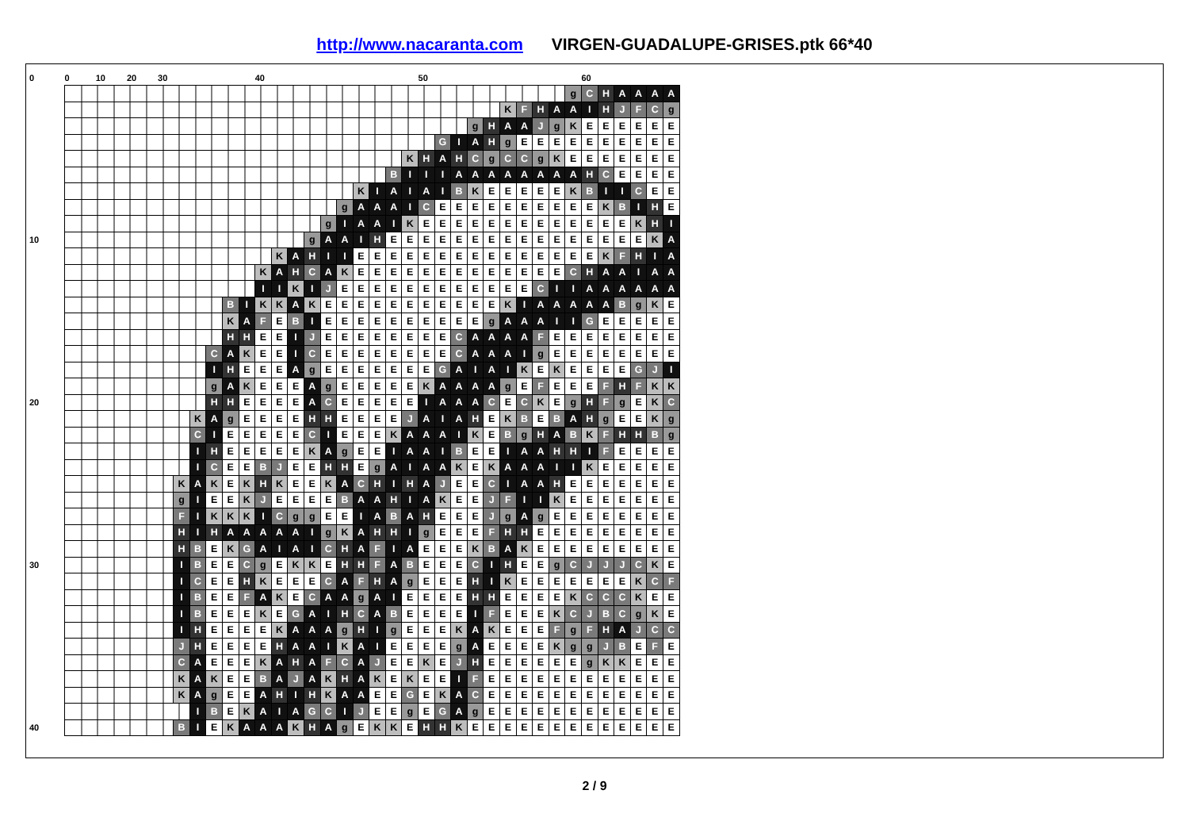http://www.nacaranta.com VIRGEN-GUADALUPE-GRISES.ptk 66*40
| 0 | 0 | | 10 | | 20 | | 30 | | | | | | | 40 | | | | | | | | | | 50 | | | | | | | | | | 60 | | | | | |
| | | | | | | | | | | | | | | | | | | | | | | | | | | | | | | | | | g | C | H | A | A | A | A |
| | | | | | | | | | | | | | | | | | | | | | | | | | | | | | K | F | H | A | A | I | H | J | F | C | g |
| | | | | | | | | | | | | | | | | | | | | | | | | | | | g | H | A | A | J | g | K | E | E | E | E | E | E |
| | | | | | | | | | | | | | | | | | | | | | | | | | G | I | A | H | g | E | E | E | E | E | E | E | E | E | E |
| | | | | | | | | | | | | | | | | | | | | | | | K | H | A | H | C | g | C | C | g | K | E | E | E | E | E | E | E |
| | | | | | | | | | | | | | | | | | | | | | | B | I | I | I | A | A | A | A | A | A | A | A | H | C | E | E | E | E |
| | | | | | | | | | | | | | | | | | | | | K | I | A | I | A | I | B | K | E | E | E | E | E | K | B | I | I | C | E | E |
| | | | | | | | | | | | | | | | | | | | g | A | A | A | I | C | E | E | E | E | E | E | E | E | E | E | K | B | I | H | E |
| | | | | | | | | | | | | | | | | | | g | I | A | A | I | K | E | E | E | E | E | E | E | E | E | E | E | E | E | K | H | I |
| 10 | | | | | | | | | | | | | | | | | g | A | A | I | H | E | E | E | E | E | E | E | E | E | E | E | E | E | E | E | E | K | A |
| | | | | | | | | | | | | | | | K | A | H | I | I | E | E | E | E | E | E | E | E | E | E | E | E | E | E | E | K | F | H | I | A |
| | | | | | | | | | | | | | | K | A | H | C | A | K | E | E | E | E | E | E | E | E | E | E | E | E | E | C | H | A | A | I | A | A |
| | | | | | | | | | | | | | | I | I | K | I | J | E | E | E | E | E | E | E | E | E | E | E | E | C | I | I | A | A | A | A | A | A |
| | | | | | | | | | | | | B | I | K | K | A | K | E | E | E | E | E | E | E | E | E | E | E | K | I | A | A | A | A | A | B | g | K | E |
| | | | | | | | | | | | | K | A | F | E | B | I | E | E | E | E | E | E | E | E | E | E | g | A | A | A | I | I | G | E | E | E | E | E |
| | | | | | | | | | | | | H | H | E | E | I | J | E | E | E | E | E | E | E | E | C | A | A | A | A | F | E | E | E | E | E | E | E | E |
| | | | | | | | | | | | C | A | K | E | E | I | C | E | E | E | E | E | E | E | E | C | A | A | A | I | g | E | E | E | E | E | E | E | E |
| | | | | | | | | | | | I | H | E | E | E | A | g | E | E | E | E | E | E | E | G | A | I | A | I | K | E | K | E | E | E | E | G | J | I |
| | | | | | | | | | | | g | A | K | E | E | E | A | g | E | E | E | E | E | K | A | A | A | A | g | E | F | E | E | E | F | H | F | K | K |
| 20 | | | | | | | | | | | H | H | E | E | E | E | A | C | E | E | E | E | E | I | A | A | A | C | E | C | K | E | g | H | F | g | E | K | C |
| | | | | | | | | | | K | A | g | E | E | E | E | H | H | E | E | E | E | J | A | I | A | H | E | K | B | E | B | A | H | g | E | E | K | g |
| | | | | | | | | | | C | I | E | E | E | E | E | C | I | E | E | E | K | A | A | A | I | K | E | B | g | H | A | B | K | F | H | H | B | g |
| | | | | | | | | | | I | H | E | E | E | E | E | K | A | g | E | E | I | A | A | I | B | E | E | I | A | A | H | H | I | F | E | E | E | E |
| | | | | | | | | | | I | C | E | E | B | J | E | E | H | H | E | g | A | I | A | A | K | E | K | A | A | A | I | I | K | E | E | E | E | E |
| | | | | | | | | | K | A | K | E | K | H | K | E | E | K | A | C | H | I | H | A | J | E | E | C | I | A | A | H | E | E | E | E | E | E | E |
| | | | | | | | | | g | I | E | E | K | J | E | E | E | E | B | A | A | H | I | A | K | E | E | J | F | I | I | K | E | E | E | E | E | E | E |
| | | | | | | | | | F | I | K | K | K | I | C | g | g | E | E | I | A | B | A | H | E | E | E | J | g | A | g | E | E | E | E | E | E | E | E |
| | | | | | | | | | H | I | H | A | A | A | A | A | I | g | K | A | H | H | I | g | E | E | E | F | H | H | E | E | E | E | E | E | E | E | E |
| | | | | | | | | | H | B | E | K | G | A | I | A | I | C | H | A | F | I | A | E | E | E | K | B | A | K | E | E | E | E | E | E | E | E | E |
| 30 | | | | | | | | | I | B | E | E | C | g | E | K | K | E | H | H | F | A | B | E | E | E | C | I | H | E | E | g | C | J | J | J | C | K | E |
| | | | | | | | | | I | C | E | E | H | K | E | E | E | C | A | F | H | A | g | E | E | E | H | I | K | E | E | E | E | E | E | E | K | C | F |
| | | | | | | | | | I | B | E | E | F | A | K | E | C | A | A | g | A | I | E | E | E | E | H | H | E | E | E | E | K | C | C | C | K | E | E |
| | | | | | | | | | I | B | E | E | E | K | E | G | A | I | H | C | A | B | E | E | E | E | I | F | E | E | E | K | C | J | B | C | g | K | E |
| | | | | | | | | | I | H | E | E | E | E | K | A | A | A | g | H | I | g | E | E | E | K | A | K | E | E | E | F | g | F | H | A | J | C | C |
| | | | | | | | | | J | H | E | E | E | E | H | A | A | I | K | A | I | E | E | E | E | g | A | E | E | E | E | K | g | g | J | B | E | F | E |
| | | | | | | | | | C | A | E | E | E | K | A | H | A | F | C | A | J | E | E | K | E | J | H | E | E | E | E | E | E | g | K | K | E | E | E |
| | | | | | | | | | K | A | K | E | E | B | A | J | A | K | H | A | K | E | K | E | E | I | F | E | E | E | E | E | E | E | E | E | E | E | E |
| | | | | | | | | | K | A | g | E | E | A | H | I | H | K | A | A | E | E | G | E | K | A | C | E | E | E | E | E | E | E | E | E | E | E | E |
| | | | | | | | | | | I | B | E | K | A | I | A | G | C | I | J | E | E | g | E | G | A | g | E | E | E | E | E | E | E | E | E | E | E | E |
| 40 | | | | | | | | | B | I | E | K | A | A | A | K | H | A | g | E | K | K | E | H | H | K | E | E | E | E | E | E | E | E | E | E | E | E | E |
2 / 9